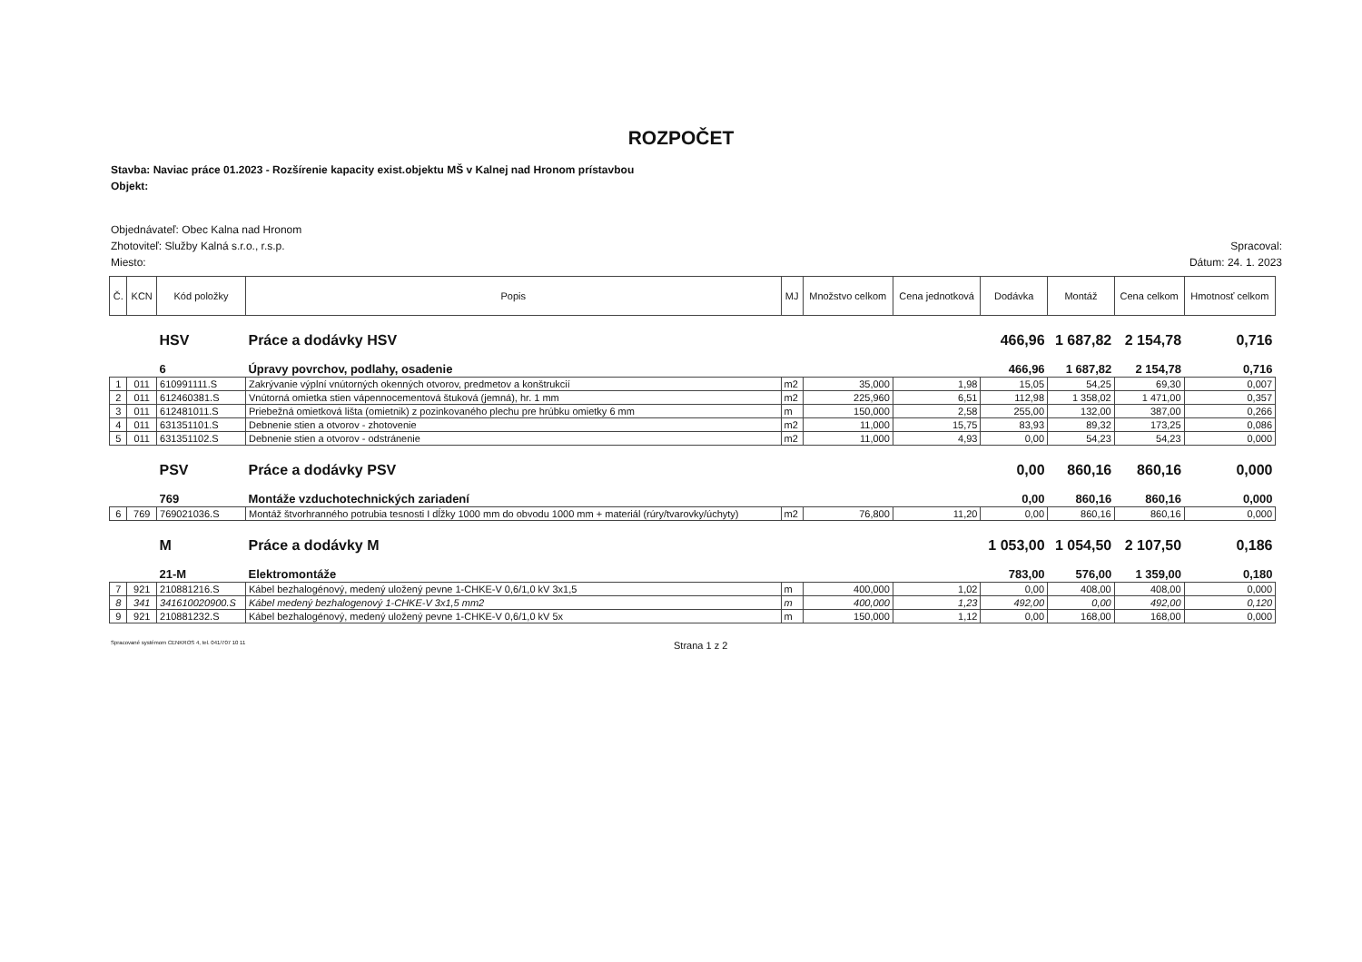ROZPOČET
Stavba: Naviac práce 01.2023 - Rozšírenie kapacity exist.objektu MŠ v Kalnej nad Hronom prístavbou
Objekt:
Objednávateľ: Obec Kalna nad Hronom
Zhotoviteľ: Služby Kalná s.r.o., r.s.p. Spracoval:
Miesto: Dátum: 24. 1. 2023
| Č. | KCN | Kód položky | Popis | MJ | Množstvo celkom | Cena jednotková | Dodávka | Montáž | Cena celkom | Hmotnosť celkom |
| --- | --- | --- | --- | --- | --- | --- | --- | --- | --- | --- |
| | | HSV | Práce a dodávky HSV | | | | 466,96 | 1 687,82 | 2 154,78 | 0,716 |
| | | 6 | Úpravy povrchov, podlahy, osadenie | | | | 466,96 | 1 687,82 | 2 154,78 | 0,716 |
| 1 | 011 | 610991111.S | Zakrývanie výplní vnútorných okenných otvorov, predmetov a konštrukcií | m2 | 35,000 | 1,98 | 15,05 | 54,25 | 69,30 | 0,007 |
| 2 | 011 | 612460381.S | Vnútorná omietka stien vápennocementová štuková (jemná), hr. 1 mm | m2 | 225,960 | 6,51 | 112,98 | 1 358,02 | 1 471,00 | 0,357 |
| 3 | 011 | 612481011.S | Priebežná omietková lišta (omietnik) z pozinkovaného plechu pre hrúbku omietky 6 mm | m | 150,000 | 2,58 | 255,00 | 132,00 | 387,00 | 0,266 |
| 4 | 011 | 631351101.S | Debnenie stien a otvorov - zhotovenie | m2 | 11,000 | 15,75 | 83,93 | 89,32 | 173,25 | 0,086 |
| 5 | 011 | 631351102.S | Debnenie stien a otvorov - odstránenie | m2 | 11,000 | 4,93 | 0,00 | 54,23 | 54,23 | 0,000 |
| | | PSV | Práce a dodávky PSV | | | | 0,00 | 860,16 | 860,16 | 0,000 |
| | | 769 | Montáže vzduchotechnických zariadení | | | | 0,00 | 860,16 | 860,16 | 0,000 |
| 6 | 769 | 769021036.S | Montáž štvorhranného potrubia tesnosti I dĺžky 1000 mm do obvodu 1000 mm + materiál (rúry/tvarovky/úchyty) | m2 | 76,800 | 11,20 | 0,00 | 860,16 | 860,16 | 0,000 |
| | | M | Práce a dodávky M | | | | 1 053,00 | 1 054,50 | 2 107,50 | 0,186 |
| | | 21-M | Elektromontáže | | | | 783,00 | 576,00 | 1 359,00 | 0,180 |
| 7 | 921 | 210881216.S | Kábel bezhalogénový, medený uložený pevne 1-CHKE-V 0,6/1,0 kV 3x1,5 | m | 400,000 | 1,02 | 0,00 | 408,00 | 408,00 | 0,000 |
| 8 | 341 | 341610020900.S | Kábel medený bezhalogenový 1-CHKE-V 3x1,5 mm2 | m | 400,000 | 1,23 | 492,00 | 0,00 | 492,00 | 0,120 |
| 9 | 921 | 210881232.S | Kábel bezhalogénový, medený uložený pevne 1-CHKE-V 0,6/1,0 kV 5x | m | 150,000 | 1,12 | 0,00 | 168,00 | 168,00 | 0,000 |
Spracované systémom CENKROS 4, tel. 041/707 10 11 Strana 1 z 2